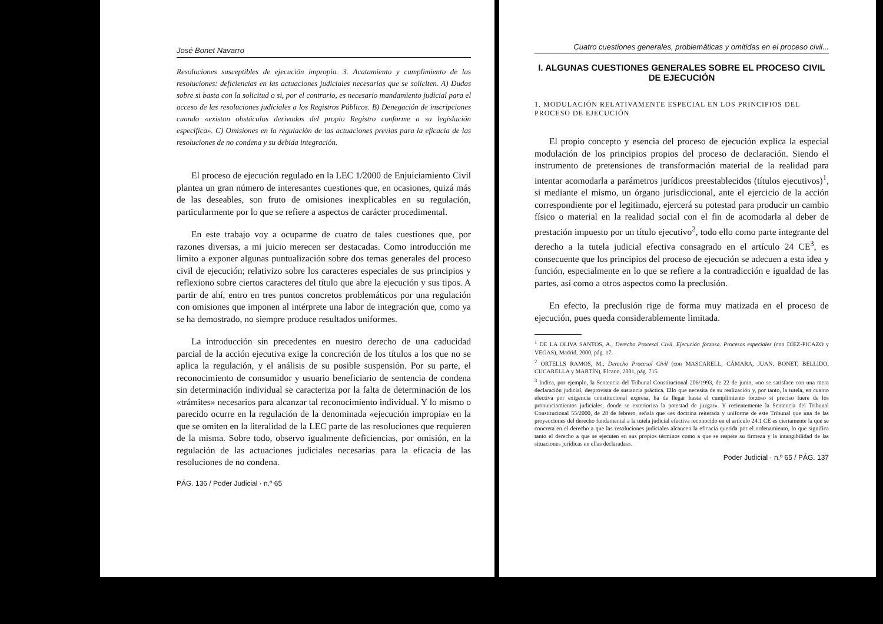José Bonet Navarro
Resoluciones susceptibles de ejecución impropia. 3. Acatamiento y cumplimiento de las resoluciones: deficiencias en las actuaciones judiciales necesarias que se soliciten. A) Dudas sobre si basta con la solicitud o si, por el contrario, es necesario mandamiento judicial para el acceso de las resoluciones judiciales a los Registros Públicos. B) Denegación de inscripciones cuando «existan obstáculos derivados del propio Registro conforme a su legislación específica». C) Omisiones en la regulación de las actuaciones previas para la eficacia de las resoluciones de no condena y su debida integración.
El proceso de ejecución regulado en la LEC 1/2000 de Enjuiciamiento Civil plantea un gran número de interesantes cuestiones que, en ocasiones, quizá más de las deseables, son fruto de omisiones inexplicables en su regulación, particularmente por lo que se refiere a aspectos de carácter procedimental.
En este trabajo voy a ocuparme de cuatro de tales cuestiones que, por razones diversas, a mi juicio merecen ser destacadas. Como introducción me limito a exponer algunas puntualización sobre dos temas generales del proceso civil de ejecución; relativizo sobre los caracteres especiales de sus principios y reflexiono sobre ciertos caracteres del título que abre la ejecución y sus tipos. A partir de ahí, entro en tres puntos concretos problemáticos por una regulación con omisiones que imponen al intérprete una labor de integración que, como ya se ha demostrado, no siempre produce resultados uniformes.
La introducción sin precedentes en nuestro derecho de una caducidad parcial de la acción ejecutiva exige la concreción de los títulos a los que no se aplica la regulación, y el análisis de su posible suspensión. Por su parte, el reconocimiento de consumidor y usuario beneficiario de sentencia de condena sin determinación individual se caracteriza por la falta de determinación de los «trámites» necesarios para alcanzar tal reconocimiento individual. Y lo mismo o parecido ocurre en la regulación de la denominada «ejecución impropia» en la que se omiten en la literalidad de la LEC parte de las resoluciones que requieren de la misma. Sobre todo, observo igualmente deficiencias, por omisión, en la regulación de las actuaciones judiciales necesarias para la eficacia de las resoluciones de no condena.
PÁG. 136 / Poder Judicial · n.º 65
Cuatro cuestiones generales, problemáticas y omitidas en el proceso civil...
I. ALGUNAS CUESTIONES GENERALES SOBRE EL PROCESO CIVIL DE EJECUCIÓN
1. MODULACIÓN RELATIVAMENTE ESPECIAL EN LOS PRINCIPIOS DEL PROCESO DE EJECUCIÓN
El propio concepto y esencia del proceso de ejecución explica la especial modulación de los principios propios del proceso de declaración. Siendo el instrumento de pretensiones de transformación material de la realidad para intentar acomodarla a parámetros jurídicos preestablecidos (títulos ejecutivos)<sup>1</sup>, si mediante el mismo, un órgano jurisdiccional, ante el ejercicio de la acción correspondiente por el legitimado, ejercerá su potestad para producir un cambio físico o material en la realidad social con el fin de acomodarla al deber de prestación impuesto por un título ejecutivo<sup>2</sup>, todo ello como parte integrante del derecho a la tutela judicial efectiva consagrado en el artículo 24 CE<sup>3</sup>, es consecuente que los principios del proceso de ejecución se adecuen a esta idea y función, especialmente en lo que se refiere a la contradicción e igualdad de las partes, así como a otros aspectos como la preclusión.
En efecto, la preclusión rige de forma muy matizada en el proceso de ejecución, pues queda considerablemente limitada.
<sup>1</sup> DE LA OLIVA SANTOS, A., Derecho Procesal Civil. Ejecución forzosa. Procesos especiales (con DÍEZ-PICAZO y VEGAS), Madrid, 2000, pág. 17.
<sup>2</sup> ORTELLS RAMOS, M., Derecho Procesal Civil (con MASCARELL, CÁMARA, JUAN, BONET, BELLIDO, CUCARELLA y MARTÍN), Elcano, 2001, pág. 715.
<sup>3</sup> Indica, por ejemplo, la Sentencia del Tribunal Constitucional 206/1993, de 22 de junio, «no se satisface con una mera declaración judicial, desprovista de sustancia práctica. Ello que necesita de su realización y, por tanto, la tutela, en cuanto efectiva por exigencia constitucional expresa, ha de llegar hasta el cumplimiento forzoso si preciso fuere de los pronunciamientos judiciales, donde se exterioriza la potestad de juzgar». Y recientemente la Sentencia del Tribunal Constitucional 55/2000, de 28 de febrero, señala que «es doctrina reiterada y uniforme de este Tribunal que una de las proyecciones del derecho fundamental a la tutela judicial efectiva reconocido en el artículo 24.1 CE es ciertamente la que se concreta en el derecho a que las resoluciones judiciales alcancen la eficacia querida por el ordenamiento, lo que significa tanto el derecho a que se ejecuten en sus propios términos como a que se respete su firmeza y la intangibilidad de las situaciones jurídicas en ellas declaradas».
Poder Judicial · n.º 65 / PÁG. 137